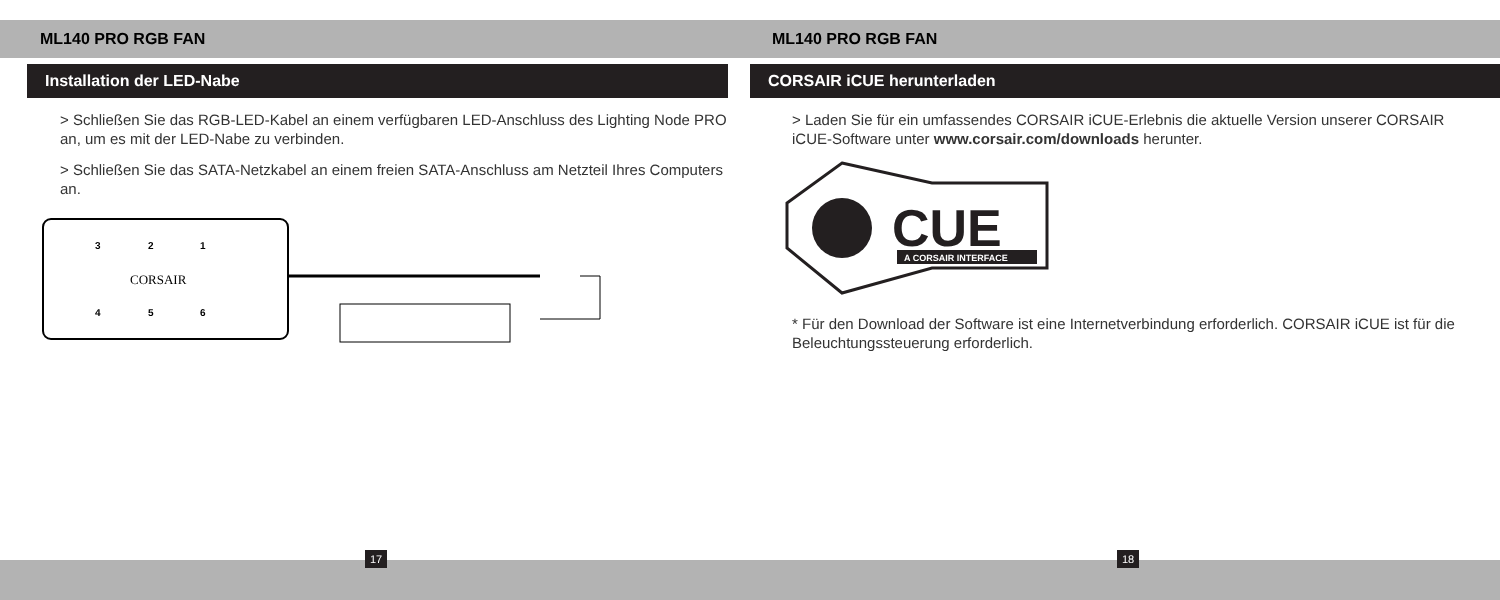ML140 PRO RGB FAN
Installation der LED-Nabe
> Schließen Sie das RGB-LED-Kabel an einem verfügbaren LED-Anschluss des Lighting Node PRO an, um es mit der LED-Nabe zu verbinden.
> Schließen Sie das SATA-Netzkabel an einem freien SATA-Anschluss am Netzteil Ihres Computers an.
3
2
1
CORSAIR
4
5
6
ML140 PRO RGB FAN
CORSAIR iCUE herunterladen
> Laden Sie für ein umfassendes CORSAIR iCUE-Erlebnis die aktuelle Version unserer CORSAIR iCUE-Software unter www.corsair.com/downloads herunter.
CUE
A CORSAIR INTERFACE
* Für den Download der Software ist eine Internetverbindung erforderlich. CORSAIR iCUE ist für die Beleuchtungssteuerung erforderlich.
17 18